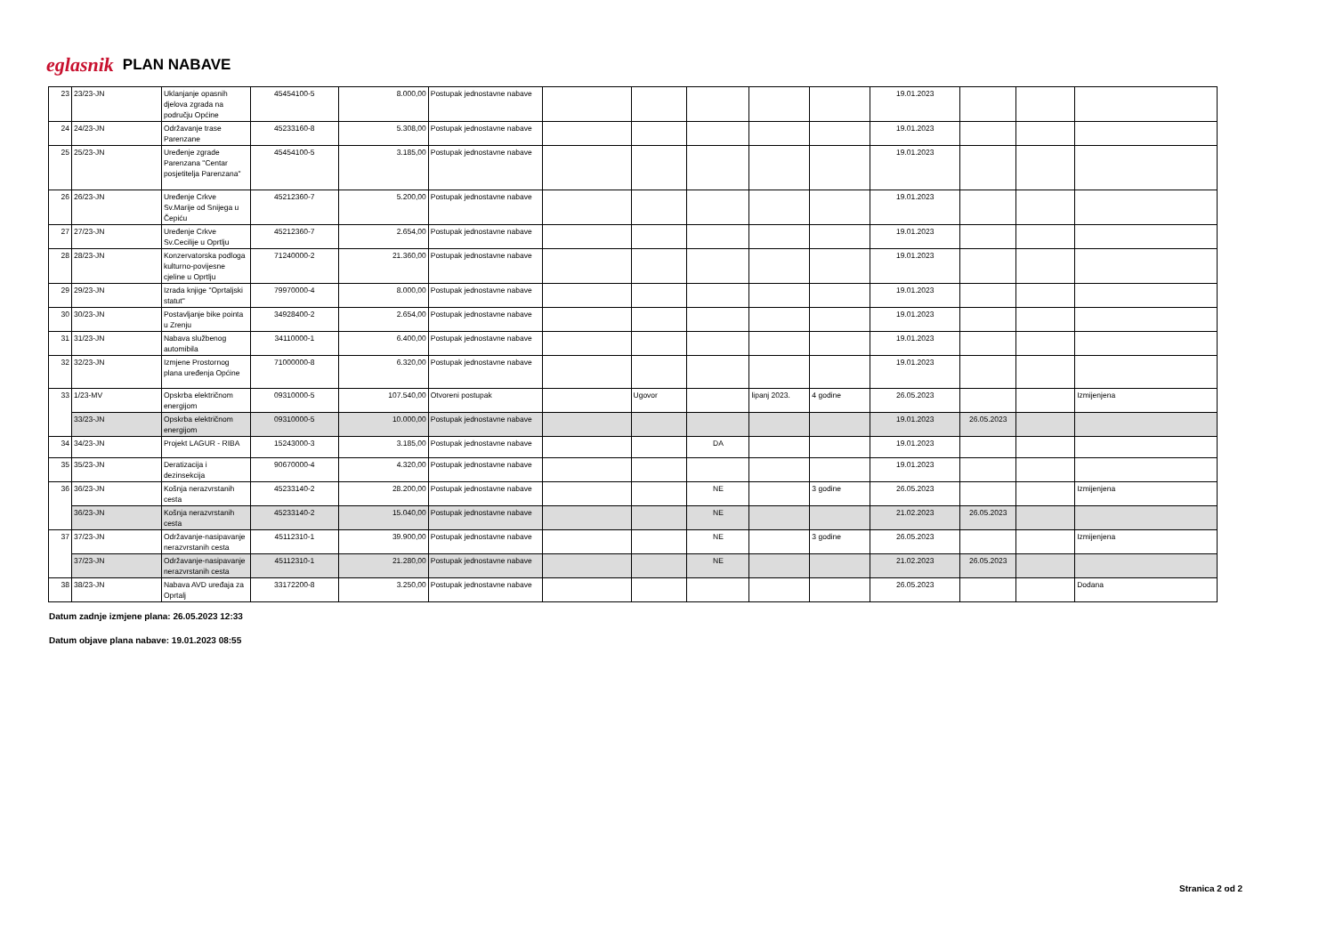eglasnik PLAN NABAVE
| 23 | 23/23-JN | Uklanjanje opasnih djelova zgrada na području Općine | 45454100-5 | 8.000,00 | Postupak jednostavne nabave | | | | | | 19.01.2023 | | | |
| 24 | 24/23-JN | Održavanje trase Parenzane | 45233160-8 | 5.308,00 | Postupak jednostavne nabave | | | | | | 19.01.2023 | | | |
| 25 | 25/23-JN | Uređenje zgrade Parenzana "Centar posjetitelja Parenzana" | 45454100-5 | 3.185,00 | Postupak jednostavne nabave | | | | | | 19.01.2023 | | | |
| 26 | 26/23-JN | Uređenje Crkve Sv.Marije od Snijega u Čepiću | 45212360-7 | 5.200,00 | Postupak jednostavne nabave | | | | | | 19.01.2023 | | | |
| 27 | 27/23-JN | Uređenje Crkve Sv.Cecilije u Oprtlju | 45212360-7 | 2.654,00 | Postupak jednostavne nabave | | | | | | 19.01.2023 | | | |
| 28 | 28/23-JN | Konzervatorska podloga kulturno-povijesne cjeline u Oprtlju | 71240000-2 | 21.360,00 | Postupak jednostavne nabave | | | | | | 19.01.2023 | | | |
| 29 | 29/23-JN | Izrada knjige "Oprtaljski statut" | 79970000-4 | 8.000,00 | Postupak jednostavne nabave | | | | | | 19.01.2023 | | | |
| 30 | 30/23-JN | Postavljanje bike pointa u Zrenju | 34928400-2 | 2.654,00 | Postupak jednostavne nabave | | | | | | 19.01.2023 | | | |
| 31 | 31/23-JN | Nabava službenog automibila | 34110000-1 | 6.400,00 | Postupak jednostavne nabave | | | | | | 19.01.2023 | | | |
| 32 | 32/23-JN | Izmjene Prostornog plana uređenja Općine | 71000000-8 | 6.320,00 | Postupak jednostavne nabave | | | | | | 19.01.2023 | | | |
| 33 | 1/23-MV | Opskrba električnom energijom | 09310000-5 | 107.540,00 | Otvoreni postupak | | Ugovor | | lipanj 2023. | 4 godine | 26.05.2023 | | | Izmijenjena |
| | 33/23-JN | Opskrba električnom energijom | 09310000-5 | 10.000,00 | Postupak jednostavne nabave | | | | | | 19.01.2023 | 26.05.2023 | | |
| 34 | 34/23-JN | Projekt LAGUR - RIBA | 15243000-3 | 3.185,00 | Postupak jednostavne nabave | | | DA | | | 19.01.2023 | | | |
| 35 | 35/23-JN | Deratizacija i dezinsekcija | 90670000-4 | 4.320,00 | Postupak jednostavne nabave | | | | | | 19.01.2023 | | | |
| 36 | 36/23-JN | Košnja nerazvrstanih cesta | 45233140-2 | 28.200,00 | Postupak jednostavne nabave | | | NE | | 3 godine | 26.05.2023 | | | Izmijenjena |
| | 36/23-JN | Košnja nerazvrstanih cesta | 45233140-2 | 15.040,00 | Postupak jednostavne nabave | | | NE | | | 21.02.2023 | 26.05.2023 | | |
| 37 | 37/23-JN | Održavanje-nasipavanje nerazvrstanih cesta | 45112310-1 | 39.900,00 | Postupak jednostavne nabave | | | NE | | 3 godine | 26.05.2023 | | | Izmijenjena |
| | 37/23-JN | Održavanje-nasipavanje nerazvrstanih cesta | 45112310-1 | 21.280,00 | Postupak jednostavne nabave | | | NE | | | 21.02.2023 | 26.05.2023 | | |
| 38 | 38/23-JN | Nabava AVD uređaja za Oprtalj | 33172200-8 | 3.250,00 | Postupak jednostavne nabave | | | | | | 26.05.2023 | | | Dodana |
Datum zadnje izmjene plana: 26.05.2023 12:33
Datum objave plana nabave: 19.01.2023 08:55
Stranica 2 od 2